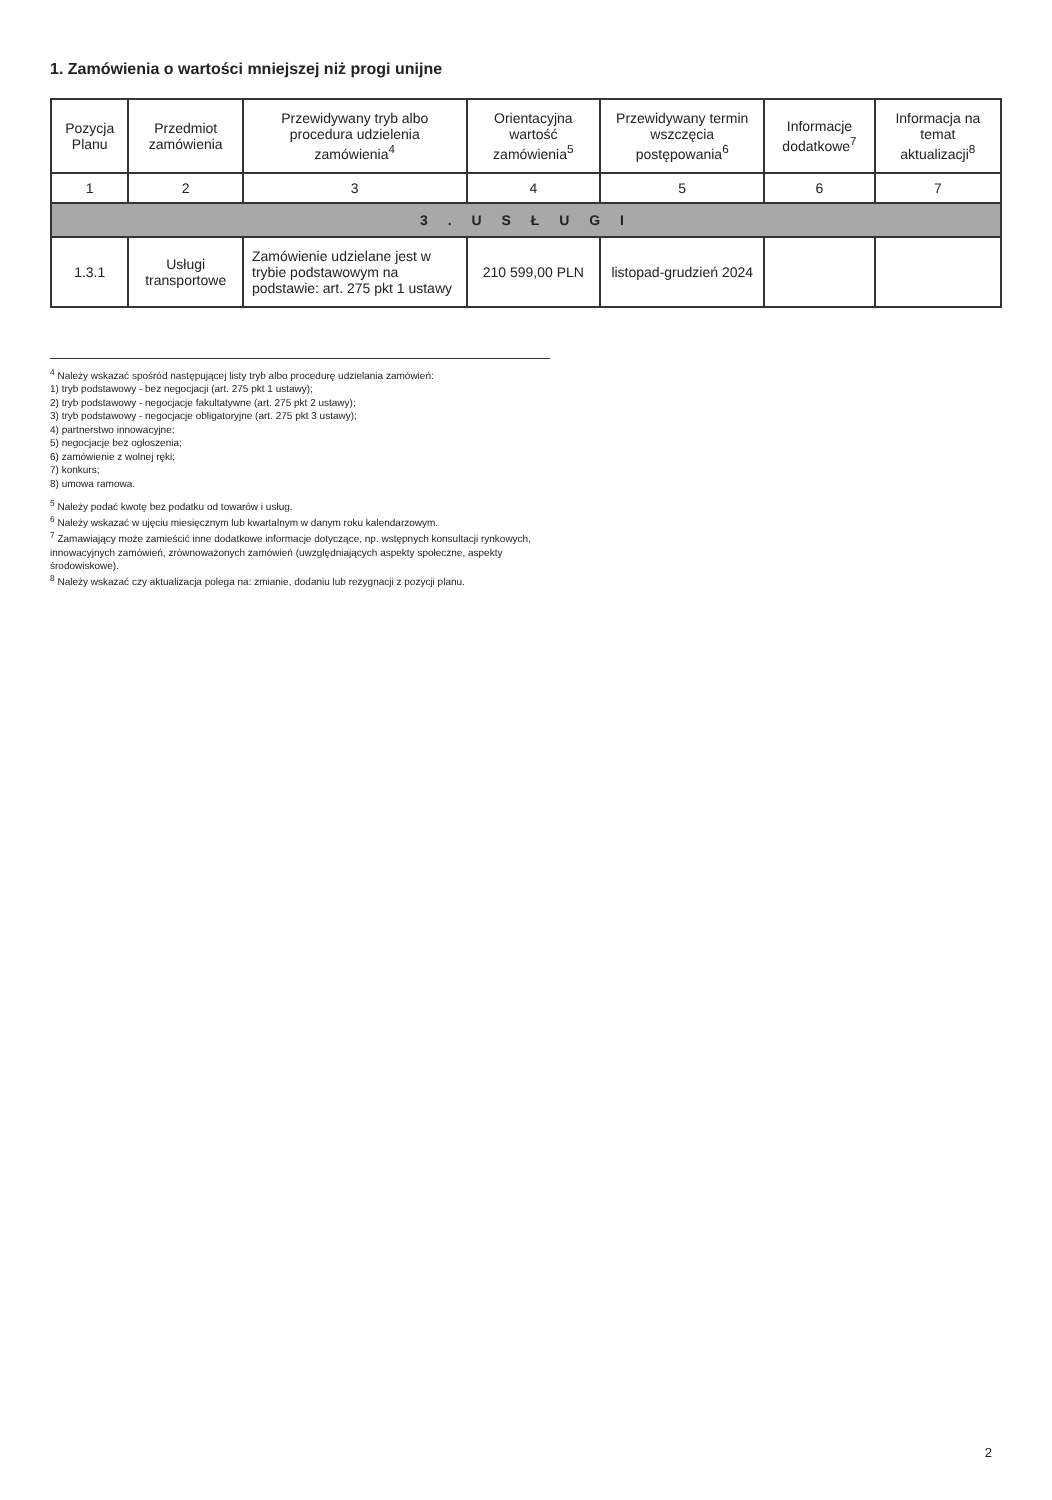1. Zamówienia o wartości mniejszej niż progi unijne
| Pozycja Planu | Przedmiot zamówienia | Przewidywany tryb albo procedura udzielenia zamówienia<sup>4</sup> | Orientacyjna wartość zamówienia<sup>5</sup> | Przewidywany termin wszczęcia postępowania<sup>6</sup> | Informacje dodatkowe<sup>7</sup> | Informacja na temat aktualizacji<sup>8</sup> |
| --- | --- | --- | --- | --- | --- | --- |
| 1 | 2 | 3 | 4 | 5 | 6 | 7 |
| 3 . U S Ł U G I | | | | | | |
| 1.3.1 | Usługi transportowe | Zamówienie udzielane jest w trybie podstawowym na podstawie: art. 275 pkt 1 ustawy | 210 599,00 PLN | listopad-grudzień 2024 | | |
<sup>4</sup> Należy wskazać spośród następującej listy tryb albo procedurę udzielania zamówień:
1) tryb podstawowy - bez negocjacji (art. 275 pkt 1 ustawy);
2) tryb podstawowy - negocjacje fakultatywne (art. 275 pkt 2 ustawy);
3) tryb podstawowy - negocjacje obligatoryjne (art. 275 pkt 3 ustawy);
4) partnerstwo innowacyjne;
5) negocjacje bez ogłoszenia;
6) zamówienie z wolnej ręki;
7) konkurs;
8) umowa ramowa.
<sup>5</sup> Należy podać kwotę bez podatku od towarów i usług.
<sup>6</sup> Należy wskazać w ujęciu miesięcznym lub kwartalnym w danym roku kalendarzowym.
<sup>7</sup> Zamawiający może zamieścić inne dodatkowe informacje dotyczące, np. wstępnych konsultacji rynkowych, innowacyjnych zamówień, zrównoważonych zamówień (uwzględniających aspekty społeczne, aspekty środowiskowe).
<sup>8</sup> Należy wskazać czy aktualizacja polega na: zmianie, dodaniu lub rezygnacji z pozycji planu.
2